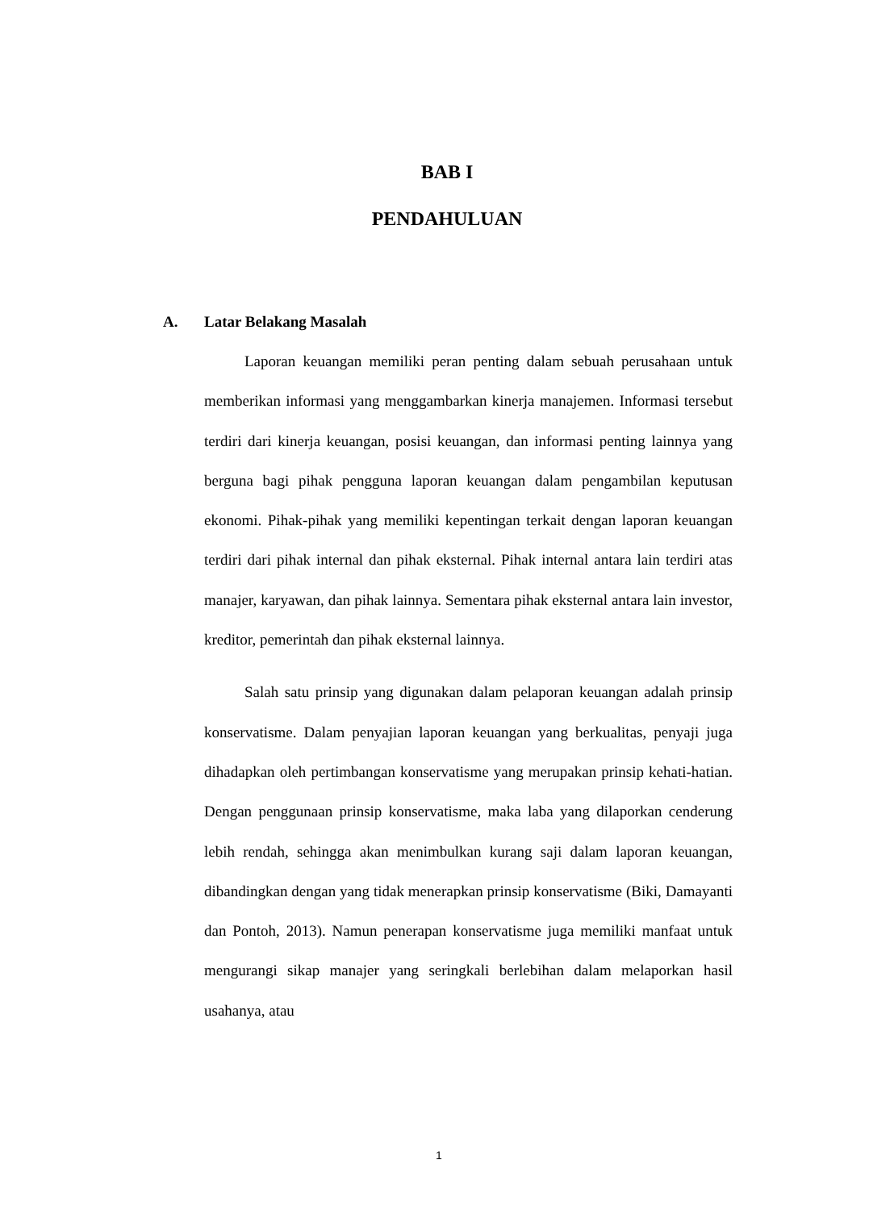BAB I
PENDAHULUAN
A. Latar Belakang Masalah
Laporan keuangan memiliki peran penting dalam sebuah perusahaan untuk memberikan informasi yang menggambarkan kinerja manajemen. Informasi tersebut terdiri dari kinerja keuangan, posisi keuangan, dan informasi penting lainnya yang berguna bagi pihak pengguna laporan keuangan dalam pengambilan keputusan ekonomi. Pihak-pihak yang memiliki kepentingan terkait dengan laporan keuangan terdiri dari pihak internal dan pihak eksternal. Pihak internal antara lain terdiri atas manajer, karyawan, dan pihak lainnya. Sementara pihak eksternal antara lain investor, kreditor, pemerintah dan pihak eksternal lainnya.
Salah satu prinsip yang digunakan dalam pelaporan keuangan adalah prinsip konservatisme. Dalam penyajian laporan keuangan yang berkualitas, penyaji juga dihadapkan oleh pertimbangan konservatisme yang merupakan prinsip kehati-hatian. Dengan penggunaan prinsip konservatisme, maka laba yang dilaporkan cenderung lebih rendah, sehingga akan menimbulkan kurang saji dalam laporan keuangan, dibandingkan dengan yang tidak menerapkan prinsip konservatisme (Biki, Damayanti dan Pontoh, 2013). Namun penerapan konservatisme juga memiliki manfaat untuk mengurangi sikap manajer yang seringkali berlebihan dalam melaporkan hasil usahanya, atau
1